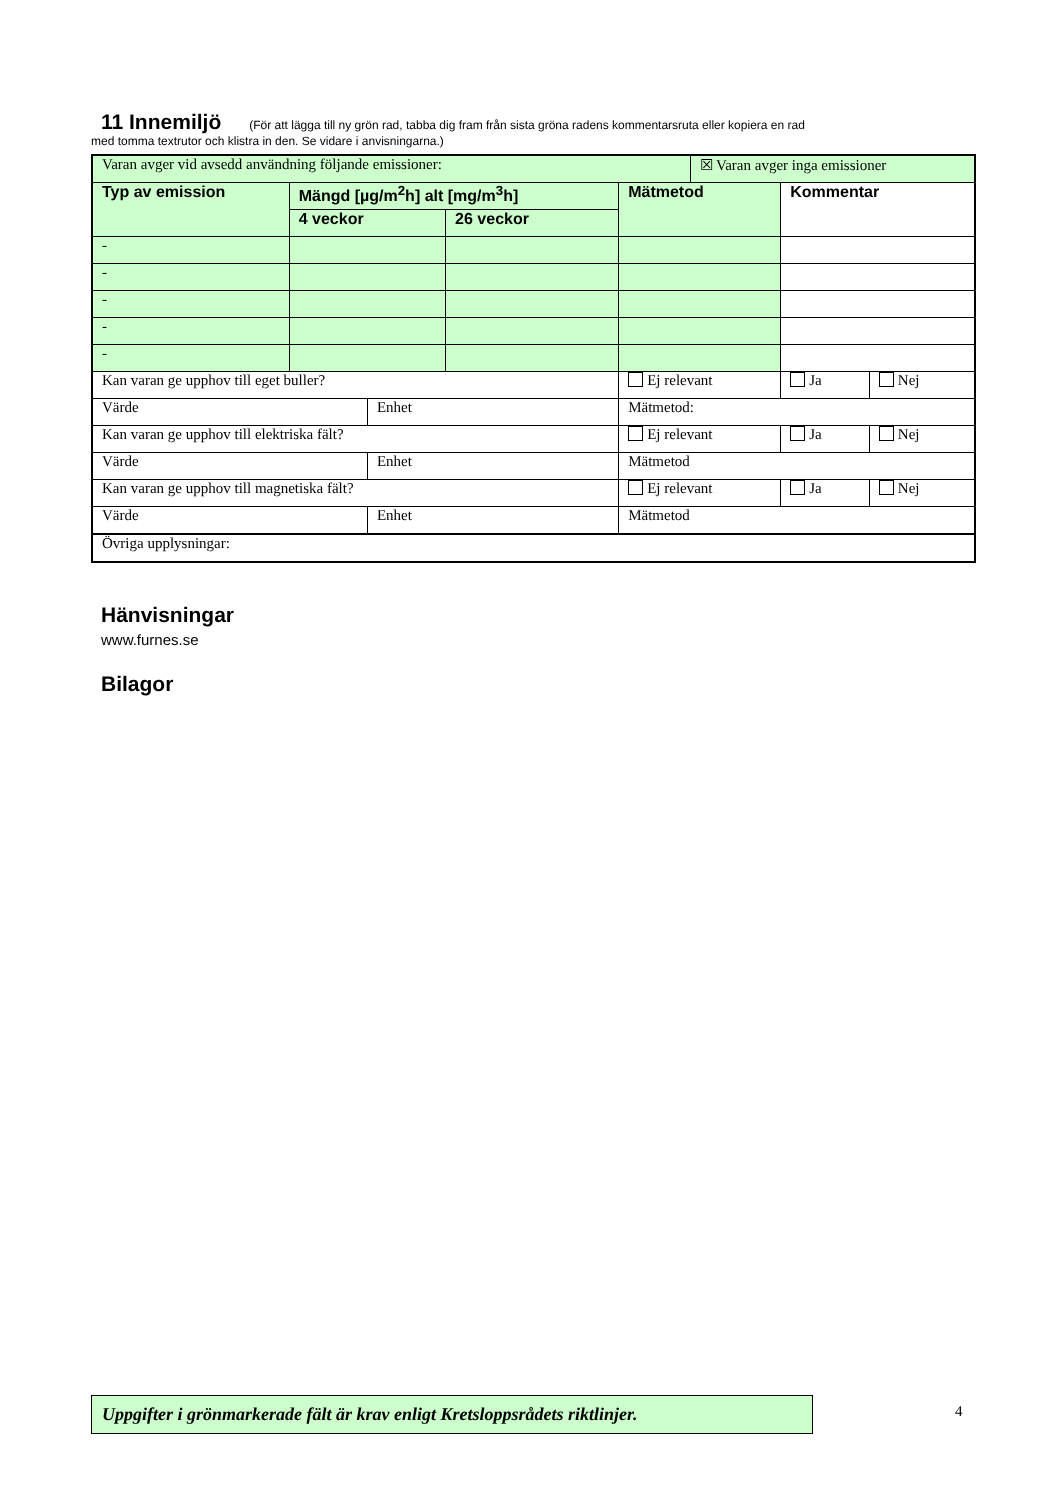11 Innemiljö
(För att lägga till ny grön rad, tabba dig fram från sista gröna radens kommentarsruta eller kopiera en rad
med tomma textrutor och klistra in den. Se vidare i anvisningarna.)
| Varan avger vid avsedd användning följande emissioner: | | | | | ☒ Varan avger inga emissioner | | |
| Typ av emission | Mängd [µg/m<sup>2</sup>h] alt [mg/m<sup>3</sup>h] | | | Mätmetod | | Kommentar | |
| | 4 veckor | | 26 veckor | | | | |
| - | | | | | | | |
| - | | | | | | | |
| - | | | | | | | |
| - | | | | | | | |
| - | | | | | | | |
| Kan varan ge upphov till eget buller? | | | | Ej relevant | | Ja | Nej |
| Värde | | Enhet | | Mätmetod: | | | |
| Kan varan ge upphov till elektriska fält? | | | | Ej relevant | | Ja | Nej |
| Värde | | Enhet | | Mätmetod | | | |
| Kan varan ge upphov till magnetiska fält? | | | | Ej relevant | | Ja | Nej |
| Värde | | Enhet | | Mätmetod | | | |
| Övriga upplysningar: | | | | | | | |
Hänvisningar
www.furnes.se
Bilagor
Uppgifter i grönmarkerade fält är krav enligt Kretsloppsrådets riktlinjer.
4